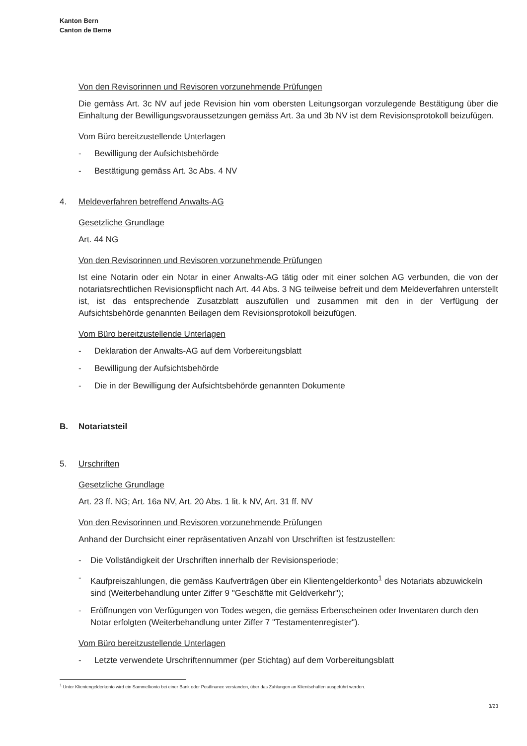Kanton Bern
Canton de Berne
Von den Revisorinnen und Revisoren vorzunehmende Prüfungen
Die gemäss Art. 3c NV auf jede Revision hin vom obersten Leitungsorgan vorzulegende Bestätigung über die Einhaltung der Bewilligungsvoraussetzungen gemäss Art. 3a und 3b NV ist dem Revisions­protokoll beizufügen.
Vom Büro bereitzustellende Unterlagen
- Bewilligung der Aufsichtsbehörde
- Bestätigung gemäss Art. 3c Abs. 4 NV
4. Meldeverfahren betreffend Anwalts-AG
Gesetzliche Grundlage
Art. 44 NG
Von den Revisorinnen und Revisoren vorzunehmende Prüfungen
Ist eine Notarin oder ein Notar in einer Anwalts-AG tätig oder mit einer solchen AG verbunden, die von der notariatsrechtlichen Revisionspflicht nach Art. 44 Abs. 3 NG teilweise befreit und dem Melde­verfahren unterstellt ist, ist das entsprechende Zusatzblatt auszufüllen und zusammen mit den in der Verfügung der Aufsichtsbehörde genannten Beilagen dem Revisionsprotokoll beizufügen.
Vom Büro bereitzustellende Unterlagen
- Deklaration der Anwalts-AG auf dem Vorbereitungsblatt
- Bewilligung der Aufsichtsbehörde
- Die in der Bewilligung der Aufsichtsbehörde genannten Dokumente
B. Notariatsteil
5. Urschriften
Gesetzliche Grundlage
Art. 23 ff. NG; Art. 16a NV, Art. 20 Abs. 1 lit. k NV, Art. 31 ff. NV
Von den Revisorinnen und Revisoren vorzunehmende Prüfungen
Anhand der Durchsicht einer repräsentativen Anzahl von Urschriften ist festzustellen:
- Die Vollständigkeit der Urschriften innerhalb der Revisionsperiode;
- Kaufpreiszahlungen, die gemäss Kaufverträgen über ein Klientengelderkonto<sup>1</sup> des Notariats abzu­wickeln sind (Weiterbehandlung unter Ziffer 9 "Geschäfte mit Geldverkehr");
- Eröffnungen von Verfügungen von Todes wegen, die gemäss Erbenscheinen oder Inventaren durch den Notar erfolgten (Weiterbehandlung unter Ziffer 7 "Testamentenregister").
Vom Büro bereitzustellende Unterlagen
- Letzte verwendete Urschriftennummer (per Stichtag) auf dem Vorbereitungsblatt
<sup>1</sup> Unter Klientengelderkonto wird ein Sammelkonto bei einer Bank oder Postfinance verstanden, über das Zahlungen an Klientschaften ausgeführt werden.
3/23